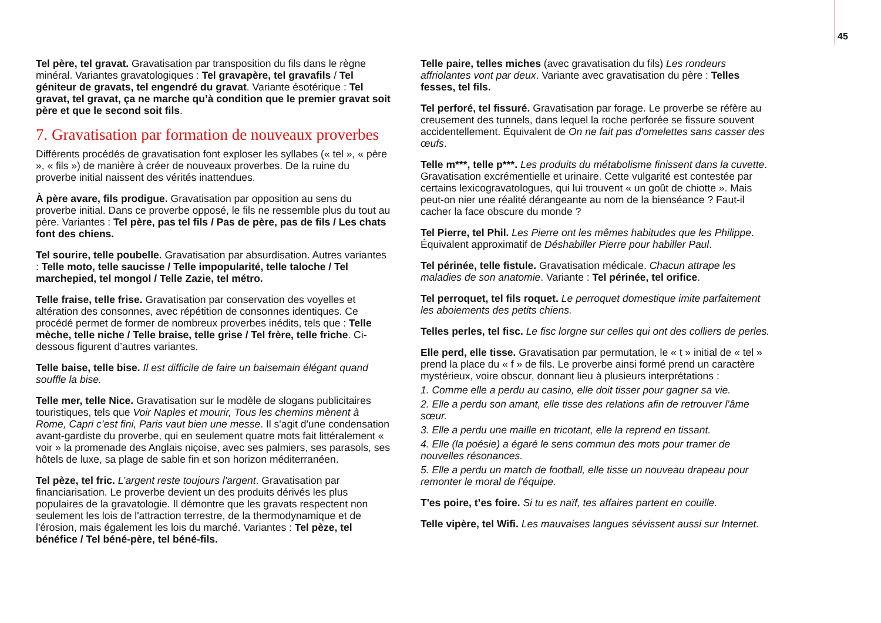45
Tel père, tel gravat. Gravatisation par transposition du fils dans le règne minéral. Variantes gravatologiques : Tel gravapère, tel gravafils / Tel géniteur de gravats, tel engendré du gravat. Variante ésotérique : Tel gravat, tel gravat, ça ne marche qu’à condition que le premier gravat soit père et que le second soit fils.
7. Gravatisation par formation de nouveaux proverbes
Différents procédés de gravatisation font exploser les syllabes (« tel », « père », « fils ») de manière à créer de nouveaux proverbes. De la ruine du proverbe initial naissent des vérités inattendues.
À père avare, fils prodigue. Gravatisation par opposition au sens du proverbe initial. Dans ce proverbe opposé, le fils ne ressemble plus du tout au père. Variantes : Tel père, pas tel fils / Pas de père, pas de fils / Les chats font des chiens.
Tel sourire, telle poubelle. Gravatisation par absurdisation. Autres variantes : Telle moto, telle saucisse / Telle impopularité, telle taloche / Tel marchepied, tel mongol / Telle Zazie, tel métro.
Telle fraise, telle frise. Gravatisation par conservation des voyelles et altération des consonnes, avec répétition de consonnes identiques. Ce procédé permet de former de nombreux proverbes inédits, tels que : Telle mèche, telle niche / Telle braise, telle grise / Tel frère, telle friche. Ci-dessous figurent d’autres variantes.
Telle baise, telle bise. Il est difficile de faire un baisemain élégant quand souffle la bise.
Telle mer, telle Nice. Gravatisation sur le modèle de slogans publicitaires touristiques, tels que Voir Naples et mourir, Tous les chemins mènent à Rome, Capri c’est fini, Paris vaut bien une messe. Il s'agit d'une condensation avant-gardiste du proverbe, qui en seulement quatre mots fait littéralement « voir » la promenade des Anglais niçoise, avec ses palmiers, ses parasols, ses hôtels de luxe, sa plage de sable fin et son horizon méditerranéen.
Tel pèze, tel fric. L’argent reste toujours l'argent. Gravatisation par financiarisation. Le proverbe devient un des produits dérivés les plus populaires de la gravatologie. Il démontre que les gravats respectent non seulement les lois de l'attraction terrestre, de la thermodynamique et de l'érosion, mais également les lois du marché. Variantes : Tel pèze, tel bénéfice / Tel béné-père, tel béné-fils.
Telle paire, telles miches (avec gravatisation du fils) Les rondeurs affriolantes vont par deux. Variante avec gravatisation du père : Telles fesses, tel fils.
Tel perforé, tel fissuré. Gravatisation par forage. Le proverbe se réfère au creusement des tunnels, dans lequel la roche perforée se fissure souvent accidentellement. Équivalent de On ne fait pas d'omelettes sans casser des œufs.
Telle m***, telle p***. Les produits du métabolisme finissent dans la cuvette. Gravatisation excrémentielle et urinaire. Cette vulgarité est contestée par certains lexicogravatologues, qui lui trouvent « un goût de chiotte ». Mais peut-on nier une réalité dérangeante au nom de la bienséance ? Faut-il cacher la face obscure du monde ?
Tel Pierre, tel Phil. Les Pierre ont les mêmes habitudes que les Philippe. Équivalent approximatif de Déshabiller Pierre pour habiller Paul.
Tel périnée, telle fistule. Gravatisation médicale. Chacun attrape les maladies de son anatomie. Variante : Tel périnée, tel orifice.
Tel perroquet, tel fils roquet. Le perroquet domestique imite parfaitement les aboiements des petits chiens.
Telles perles, tel fisc. Le fisc lorgne sur celles qui ont des colliers de perles.
Elle perd, elle tisse. Gravatisation par permutation, le « t » initial de « tel » prend la place du « f » de fils. Le proverbe ainsi formé prend un caractère mystérieux, voire obscur, donnant lieu à plusieurs interprétations :
1. Comme elle a perdu au casino, elle doit tisser pour gagner sa vie.
2. Elle a perdu son amant, elle tisse des relations afin de retrouver l'âme sœur.
3. Elle a perdu une maille en tricotant, elle la reprend en tissant.
4. Elle (la poésie) a égaré le sens commun des mots pour tramer de nouvelles résonances.
5. Elle a perdu un match de football, elle tisse un nouveau drapeau pour remonter le moral de l'équipe.
T'es poire, t’es foire. Si tu es naïf, tes affaires partent en couille.
Telle vipère, tel Wifi. Les mauvaises langues sévissent aussi sur Internet.